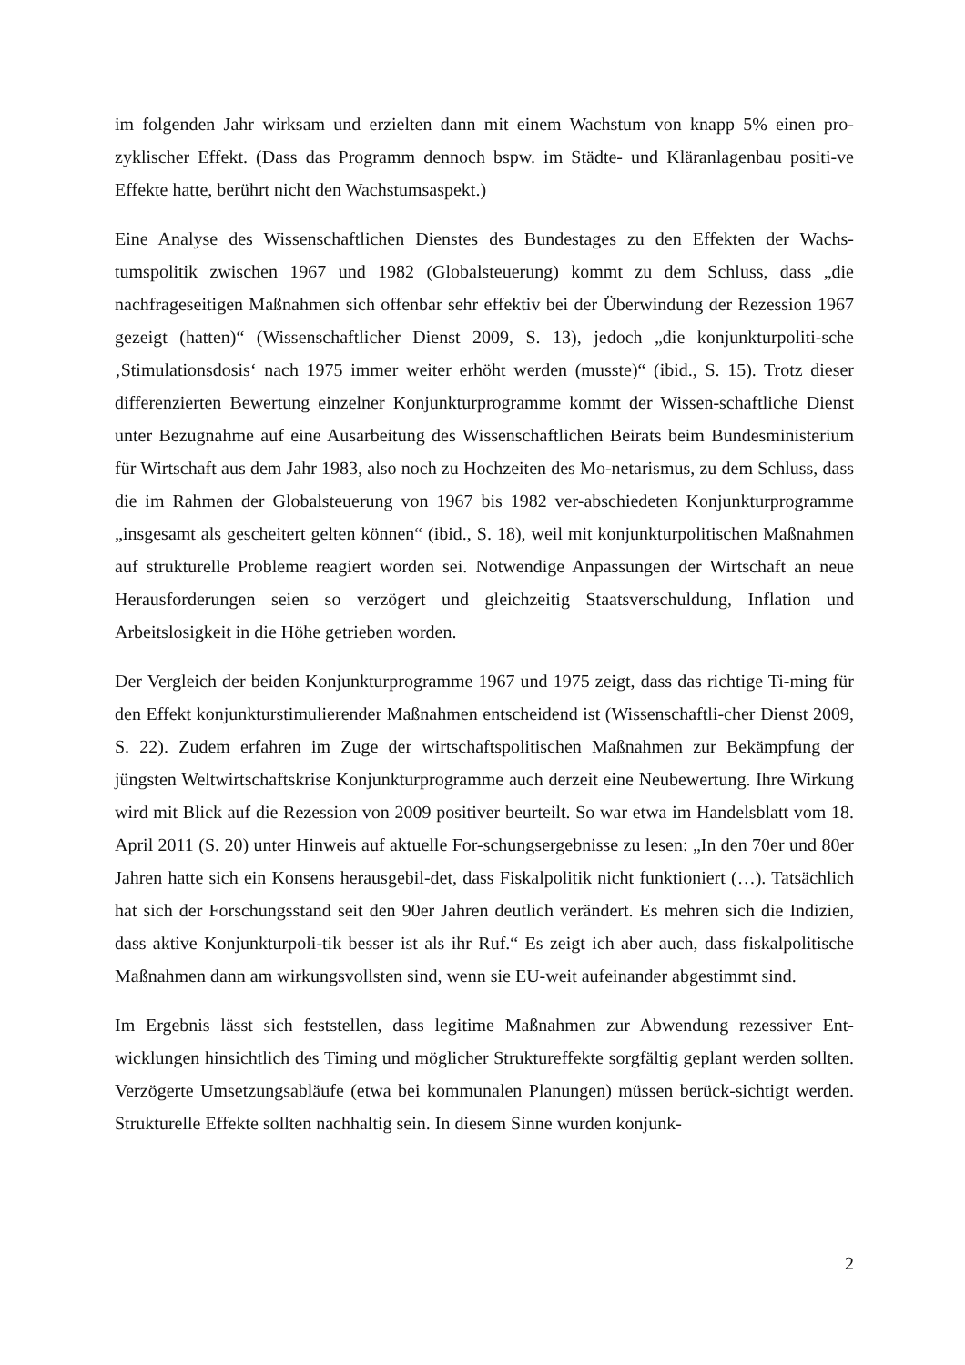im folgenden Jahr wirksam und erzielten dann mit einem Wachstum von knapp 5% einen pro-zyklischer Effekt. (Dass das Programm dennoch bspw. im Städte- und Kläranlagenbau positi-ve Effekte hatte, berührt nicht den Wachstumsaspekt.)
Eine Analyse des Wissenschaftlichen Dienstes des Bundestages zu den Effekten der Wachs-tumspolitik zwischen 1967 und 1982 (Globalsteuerung) kommt zu dem Schluss, dass „die nachfrageseitigen Maßnahmen sich offenbar sehr effektiv bei der Überwindung der Rezession 1967 gezeigt (hatten)“ (Wissenschaftlicher Dienst 2009, S. 13), jedoch „die konjunkturpoliti-sche ‚Stimulationsdosis‘ nach 1975 immer weiter erhöht werden (musste)“ (ibid., S. 15). Trotz dieser differenzierten Bewertung einzelner Konjunkturprogramme kommt der Wissen-schaftliche Dienst unter Bezugnahme auf eine Ausarbeitung des Wissenschaftlichen Beirats beim Bundesministerium für Wirtschaft aus dem Jahr 1983, also noch zu Hochzeiten des Mo-netarismus, zu dem Schluss, dass die im Rahmen der Globalsteuerung von 1967 bis 1982 ver-abschiedeten Konjunkturprogramme „insgesamt als gescheitert gelten können“ (ibid., S. 18), weil mit konjunkturpolitischen Maßnahmen auf strukturelle Probleme reagiert worden sei. Notwendige Anpassungen der Wirtschaft an neue Herausforderungen seien so verzögert und gleichzeitig Staatsverschuldung, Inflation und Arbeitslosigkeit in die Höhe getrieben worden.
Der Vergleich der beiden Konjunkturprogramme 1967 und 1975 zeigt, dass das richtige Ti-ming für den Effekt konjunkturstimulierender Maßnahmen entscheidend ist (Wissenschaftli-cher Dienst 2009, S. 22). Zudem erfahren im Zuge der wirtschaftspolitischen Maßnahmen zur Bekämpfung der jüngsten Weltwirtschaftskrise Konjunkturprogramme auch derzeit eine Neubewertung. Ihre Wirkung wird mit Blick auf die Rezession von 2009 positiver beurteilt. So war etwa im Handelsblatt vom 18. April 2011 (S. 20) unter Hinweis auf aktuelle For-schungsergebnisse zu lesen: „In den 70er und 80er Jahren hatte sich ein Konsens herausgebil-det, dass Fiskalpolitik nicht funktioniert (…). Tatsächlich hat sich der Forschungsstand seit den 90er Jahren deutlich verändert. Es mehren sich die Indizien, dass aktive Konjunkturpoli-tik besser ist als ihr Ruf.“ Es zeigt ich aber auch, dass fiskalpolitische Maßnahmen dann am wirkungsvollsten sind, wenn sie EU-weit aufeinander abgestimmt sind.
Im Ergebnis lässt sich feststellen, dass legitime Maßnahmen zur Abwendung rezessiver Ent-wicklungen hinsichtlich des Timing und möglicher Struktureffekte sorgfältig geplant werden sollten. Verzögerte Umsetzungsabläufe (etwa bei kommunalen Planungen) müssen berück-sichtigt werden. Strukturelle Effekte sollten nachhaltig sein. In diesem Sinne wurden konjunk-
2